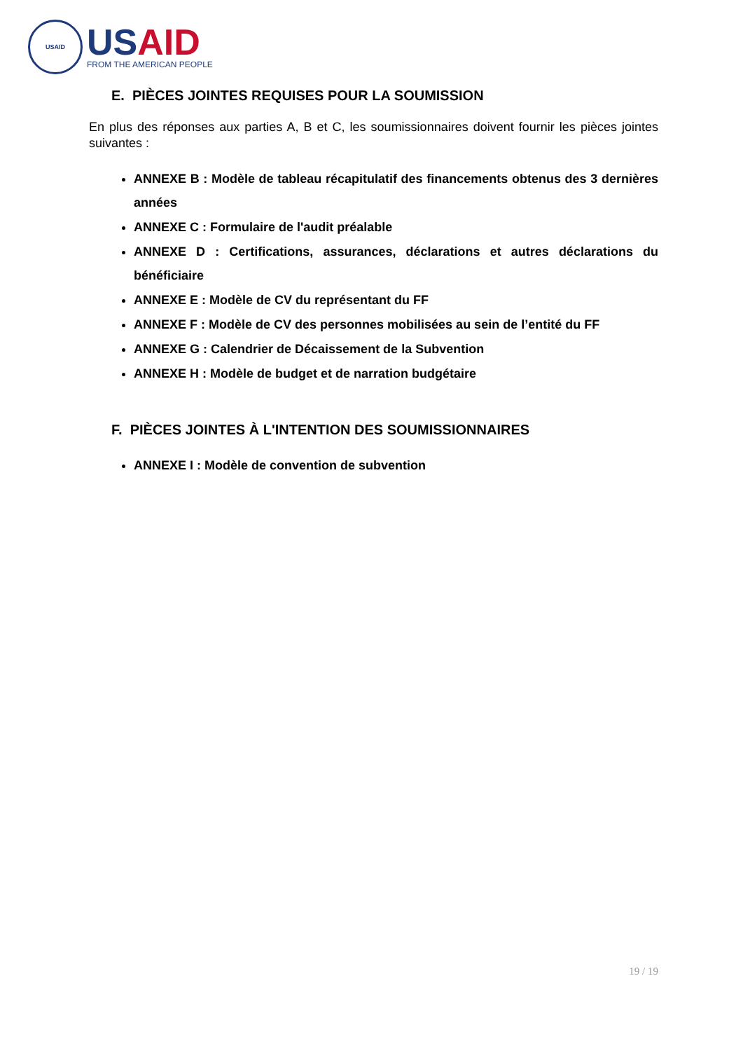USAID
USAID
FROM THE AMERICAN PEOPLE
E. PIÈCES JOINTES REQUISES POUR LA SOUMISSION
En plus des réponses aux parties A, B et C, les soumissionnaires doivent fournir les pièces jointes suivantes :
ANNEXE B : Modèle de tableau récapitulatif des financements obtenus des 3 dernières années
ANNEXE C : Formulaire de l'audit préalable
ANNEXE D : Certifications, assurances, déclarations et autres déclarations du bénéficiaire
ANNEXE E : Modèle de CV du représentant du FF
ANNEXE F : Modèle de CV des personnes mobilisées au sein de l’entité du FF
ANNEXE G : Calendrier de Décaissement de la Subvention
ANNEXE H : Modèle de budget et de narration budgétaire
F. PIÈCES JOINTES À L'INTENTION DES SOUMISSIONNAIRES
ANNEXE I : Modèle de convention de subvention
19 / 19